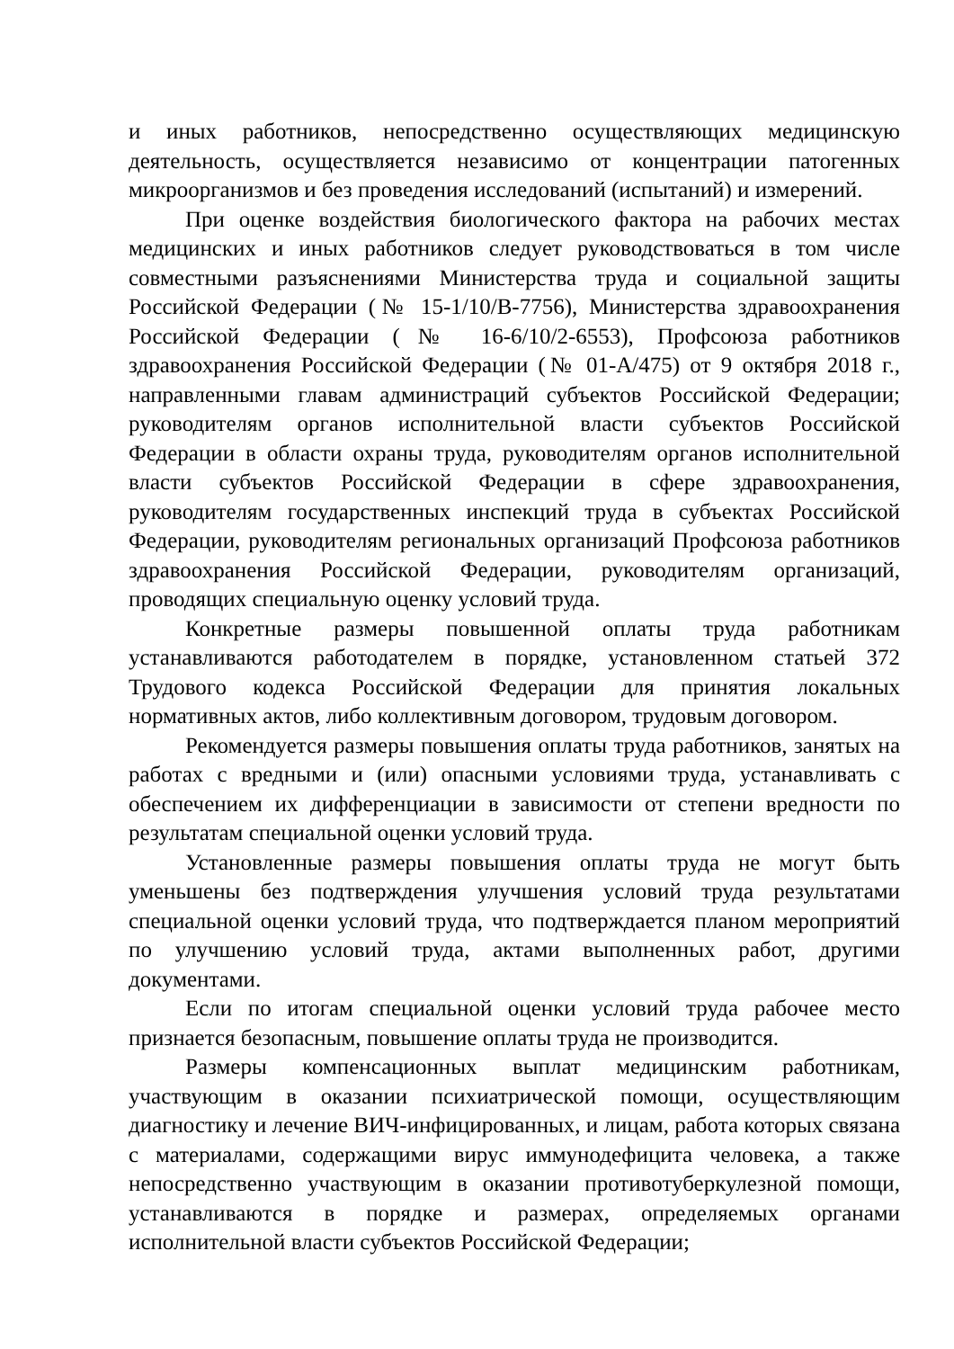и иных работников, непосредственно осуществляющих медицинскую деятельность, осуществляется независимо от концентрации патогенных микроорганизмов и без проведения исследований (испытаний) и измерений.
При оценке воздействия биологического фактора на рабочих местах медицинских и иных работников следует руководствоваться в том числе совместными разъяснениями Министерства труда и социальной защиты Российской Федерации (№ 15-1/10/В-7756), Министерства здравоохранения Российской Федерации (№ 16-6/10/2-6553), Профсоюза работников здравоохранения Российской Федерации (№ 01-А/475) от 9 октября 2018 г., направленными главам администраций субъектов Российской Федерации; руководителям органов исполнительной власти субъектов Российской Федерации в области охраны труда, руководителям органов исполнительной власти субъектов Российской Федерации в сфере здравоохранения, руководителям государственных инспекций труда в субъектах Российской Федерации, руководителям региональных организаций Профсоюза работников здравоохранения Российской Федерации, руководителям организаций, проводящих специальную оценку условий труда.
Конкретные размеры повышенной оплаты труда работникам устанавливаются работодателем в порядке, установленном статьей 372 Трудового кодекса Российской Федерации для принятия локальных нормативных актов, либо коллективным договором, трудовым договором.
Рекомендуется размеры повышения оплаты труда работников, занятых на работах с вредными и (или) опасными условиями труда, устанавливать с обеспечением их дифференциации в зависимости от степени вредности по результатам специальной оценки условий труда.
Установленные размеры повышения оплаты труда не могут быть уменьшены без подтверждения улучшения условий труда результатами специальной оценки условий труда, что подтверждается планом мероприятий по улучшению условий труда, актами выполненных работ, другими документами.
Если по итогам специальной оценки условий труда рабочее место признается безопасным, повышение оплаты труда не производится.
Размеры компенсационных выплат медицинским работникам, участвующим в оказании психиатрической помощи, осуществляющим диагностику и лечение ВИЧ-инфицированных, и лицам, работа которых связана с материалами, содержащими вирус иммунодефицита человека, а также непосредственно участвующим в оказании противотуберкулезной помощи, устанавливаются в порядке и размерах, определяемых органами исполнительной власти субъектов Российской Федерации;